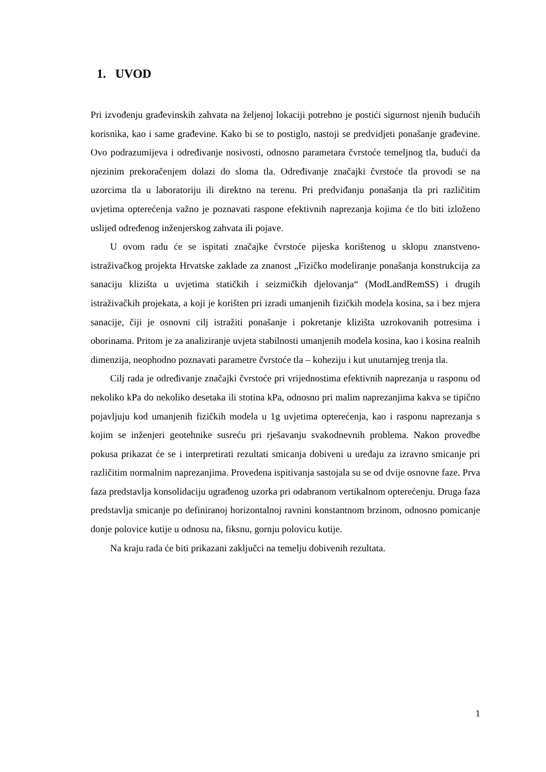1. UVOD
Pri izvođenju građevinskih zahvata na željenoj lokaciji potrebno je postići sigurnost njenih budućih korisnika, kao i same građevine. Kako bi se to postiglo, nastoji se predvidjeti ponašanje građevine. Ovo podrazumijeva i određivanje nosivosti, odnosno parametara čvrstoće temeljnog tla, budući da njezinim prekoračenjem dolazi do sloma tla. Određivanje značajki čvrstoće tla provodi se na uzorcima tla u laboratoriju ili direktno na terenu. Pri predviđanju ponašanja tla pri različitim uvjetima opterećenja važno je poznavati raspone efektivnih naprezanja kojima će tlo biti izloženo uslijed određenog inženjerskog zahvata ili pojave.
U ovom radu će se ispitati značajke čvrstoće pijeska korištenog u sklopu znanstveno-istraživačkog projekta Hrvatske zaklade za znanost „Fizičko modeliranje ponašanja konstrukcija za sanaciju klizišta u uvjetima statičkih i seizmičkih djelovanja“ (ModLandRemSS) i drugih istraživačkih projekata, a koji je korišten pri izradi umanjenih fizičkih modela kosina, sa i bez mjera sanacije, čiji je osnovni cilj istražiti ponašanje i pokretanje klizišta uzrokovanih potresima i oborinama. Pritom je za analiziranje uvjeta stabilnosti umanjenih modela kosina, kao i kosina realnih dimenzija, neophodno poznavati parametre čvrstoće tla – koheziju i kut unutarnjeg trenja tla.
Cilj rada je određivanje značajki čvrstoće pri vrijednostima efektivnih naprezanja u rasponu od nekoliko kPa do nekoliko desetaka ili stotina kPa, odnosno pri malim naprezanjima kakva se tipično pojavljuju kod umanjenih fizičkih modela u 1g uvjetima opterećenja, kao i rasponu naprezanja s kojim se inženjeri geotehnike susreću pri rješavanju svakodnevnih problema. Nakon provedbe pokusa prikazat će se i interpretirati rezultati smicanja dobiveni u uređaju za izravno smicanje pri različitim normalnim naprezanjima. Provedena ispitivanja sastojala su se od dvije osnovne faze. Prva faza predstavlja konsolidaciju ugrađenog uzorka pri odabranom vertikalnom opterećenju. Druga faza predstavlja smicanje po definiranoj horizontalnoj ravnini konstantnom brzinom, odnosno pomicanje donje polovice kutije u odnosu na, fiksnu, gornju polovicu kutije.
Na kraju rada će biti prikazani zaključci na temelju dobivenih rezultata.
1